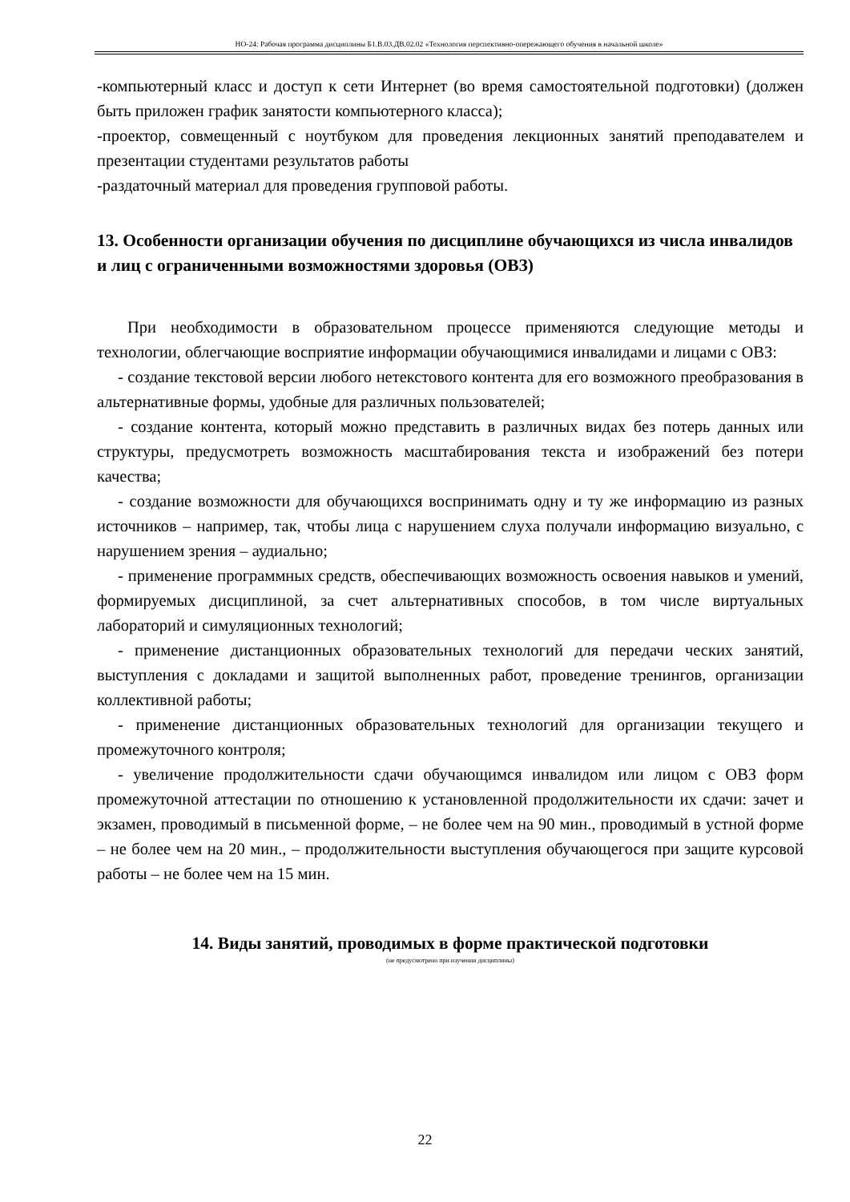НО-24: Рабочая программа дисциплины Б1.В.03.ДВ.02.02 «Технология перспективно-опережающего обучения в начальной школе»
-компьютерный класс и доступ к сети Интернет (во время самостоятельной подготовки) (должен быть приложен график занятости компьютерного класса);
-проектор, совмещенный с ноутбуком для проведения лекционных занятий преподавателем и презентации студентами результатов работы
-раздаточный материал для проведения групповой работы.
13. Особенности организации обучения по дисциплине обучающихся из числа инвалидов и лиц с ограниченными возможностями здоровья (ОВЗ)
При необходимости в образовательном процессе применяются следующие методы и технологии, облегчающие восприятие информации обучающимися инвалидами и лицами с ОВЗ:
- создание текстовой версии любого нетекстового контента для его возможного преобразования в альтернативные формы, удобные для различных пользователей;
- создание контента, который можно представить в различных видах без потерь данных или структуры, предусмотреть возможность масштабирования текста и изображений без потери качества;
- создание возможности для обучающихся воспринимать одну и ту же информацию из разных источников – например, так, чтобы лица с нарушением слуха получали информацию визуально, с нарушением зрения – аудиально;
- применение программных средств, обеспечивающих возможность освоения навыков и умений, формируемых дисциплиной, за счет альтернативных способов, в том числе виртуальных лабораторий и симуляционных технологий;
- применение дистанционных образовательных технологий для передачи ческих занятий, выступления с докладами и защитой выполненных работ, проведение тренингов, организации коллективной работы;
- применение дистанционных образовательных технологий для организации текущего и промежуточного контроля;
- увеличение продолжительности сдачи обучающимся инвалидом или лицом с ОВЗ форм промежуточной аттестации по отношению к установленной продолжительности их сдачи: зачет и экзамен, проводимый в письменной форме, – не более чем на 90 мин., проводимый в устной форме – не более чем на 20 мин., – продолжительности выступления обучающегося при защите курсовой работы – не более чем на 15 мин.
14. Виды занятий, проводимых в форме практической подготовки
(не предусмотрено при изучении дисциплины)
22